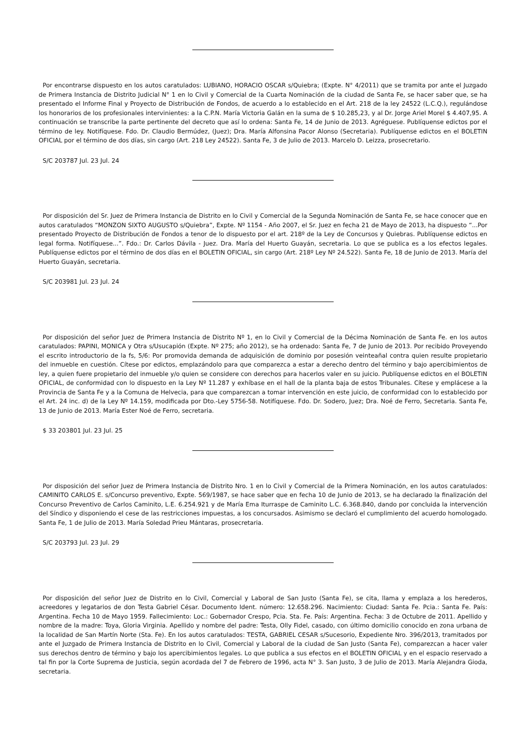Por encontrarse dispuesto en los autos caratulados: LUBIANO, HORACIO OSCAR s/Quiebra; (Expte. N° 4/2011) que se tramita por ante el Juzgado de Primera Instancia de Distrito Judicial N° 1 en lo Civil y Comercial de la Cuarta Nominación de la ciudad de Santa Fe, se hacer saber que, se ha presentado el Informe Final y Proyecto de Distribución de Fondos, de acuerdo a lo establecido en el Art. 218 de la ley 24522 (L.C.Q.), regulándose los honorarios de los profesionales intervinientes: a la C.P.N. María Victoria Galán en la suma de $ 10.285,23, y al Dr. Jorge Ariel Morel $ 4.407,95. A continuación se transcribe la parte pertinente del decreto que así lo ordena: Santa Fe, 14 de Junio de 2013. Agréguese. Publíquense edictos por el término de ley. Notifíquese. Fdo. Dr. Claudio Bermúdez, (Juez); Dra. María Alfonsina Pacor Alonso (Secretaria). Publíquense edictos en el BOLETIN OFICIAL por el término de dos días, sin cargo (Art. 218 Ley 24522). Santa Fe, 3 de Julio de 2013. Marcelo D. Leizza, prosecretario.
S/C 203787 Jul. 23 Jul. 24
Por disposición del Sr. Juez de Primera Instancia de Distrito en lo Civil y Comercial de la Segunda Nominación de Santa Fe, se hace conocer que en autos caratulados “MONZON SIXTO AUGUSTO s/Quiebra”, Expte. Nº 1154 - Año 2007, el Sr. Juez en fecha 21 de Mayo de 2013, ha dispuesto “...Por presentado Proyecto de Distribución de Fondos a tenor de lo dispuesto por el art. 218º de la Ley de Concursos y Quiebras. Publíquense edictos en legal forma. Notifíquese...”. Fdo.: Dr. Carlos Dávila - Juez. Dra. María del Huerto Guayán, secretaria. Lo que se publica es a los efectos legales. Publíquense edictos por el término de dos días en el BOLETIN OFICIAL, sin cargo (Art. 218º Ley Nº 24.522). Santa Fe, 18 de Junio de 2013. María del Huerto Guayán, secretaria.
S/C 203981 Jul. 23 Jul. 24
Por disposición del señor Juez de Primera Instancia de Distrito Nº 1, en lo Civil y Comercial de la Décima Nominación de Santa Fe. en los autos caratulados: PAPINI, MONICA y Otra s/Usucapión (Expte. Nº 275; año 2012), se ha ordenado: Santa Fe, 7 de Junio de 2013. Por recibido Proveyendo el escrito introductorio de la fs, 5/6: Por promovida demanda de adquisición de dominio por posesión veinteañal contra quien resulte propietario del inmueble en cuestión. Cítese por edictos, emplazándolo para que comparezca a estar a derecho dentro del término y bajo apercibimientos de ley, a quien fuere propietario del inmueble y/o quien se considere con derechos para hacerlos valer en su juicio. Publíquense edictos en el BOLETIN OFICIAL, de conformidad con lo dispuesto en la Ley Nº 11.287 y exhíbase en el hall de la planta baja de estos Tribunales. Cítese y emplácese a la Provincia de Santa Fe y a la Comuna de Helvecia, para que comparezcan a tomar intervención en este juicio, de conformidad con lo establecido por el Art. 24 inc. d) de la Ley Nº 14.159, modificada por Dto.-Ley 5756-58. Notifíquese. Fdo. Dr. Sodero, Juez; Dra. Noé de Ferro, Secretaria. Santa Fe, 13 de Junio de 2013. María Ester Noé de Ferro, secretaria.
$ 33 203801 Jul. 23 Jul. 25
Por disposición del señor Juez de Primera Instancia de Distrito Nro. 1 en lo Civil y Comercial de la Primera Nominación, en los autos caratulados: CAMINITO CARLOS E. s/Concurso preventivo, Expte. 569/1987, se hace saber que en fecha 10 de Junio de 2013, se ha declarado la finalización del Concurso Preventivo de Carlos Caminito, L.E. 6.254.921 y de María Ema Iturraspe de Caminito L.C. 6.368.840, dando por concluida la intervención del Síndico y disponiendo el cese de las restricciones impuestas, a los concursados. Asimismo se declaró el cumplimiento del acuerdo homologado. Santa Fe, 1 de Julio de 2013. María Soledad Prieu Mántaras, prosecretaria.
S/C 203793 Jul. 23 Jul. 29
Por disposición del señor Juez de Distrito en lo Civil, Comercial y Laboral de San Justo (Santa Fe), se cita, llama y emplaza a los herederos, acreedores y legatarios de don Testa Gabriel César. Documento Ident. número: 12.658.296. Nacimiento: Ciudad: Santa Fe. Pcia.: Santa Fe. País: Argentina. Fecha 10 de Mayo 1959. Fallecimiento: Loc.: Gobernador Crespo, Pcia. Sta. Fe. País: Argentina. Fecha: 3 de Octubre de 2011. Apellido y nombre de la madre: Toya, Gloria Virginia. Apellido y nombre del padre: Testa, Olly Fidel, casado, con último domicilio conocido en zona urbana de la localidad de San Martín Norte (Sta. Fe). En los autos caratulados: TESTA, GABRIEL CESAR s/Sucesorio, Expediente Nro. 396/2013, tramitados por ante el Juzgado de Primera Instancia de Distrito en lo Civil, Comercial y Laboral de la ciudad de San Justo (Santa Fe), comparezcan a hacer valer sus derechos dentro de término y bajo los apercibimientos legales. Lo que publica a sus efectos en el BOLETIN OFICIAL y en el espacio reservado a tal fin por la Corte Suprema de Justicia, según acordada del 7 de Febrero de 1996, acta N° 3. San Justo, 3 de Julio de 2013. María Alejandra Gioda, secretaria.